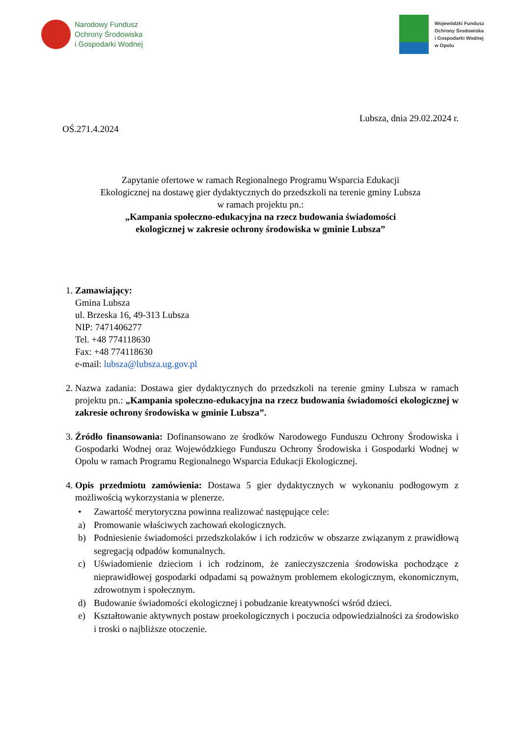Narodowy Fundusz
Ochrony Środowiska
i Gospodarki Wodnej
Wojewódzki Fundusz
Ochrony Środowiska
i Gospodarki Wodnej
w Opolu
Lubsza, dnia 29.02.2024 r.
OŚ.271.4.2024
Zapytanie ofertowe w ramach Regionalnego Programu Wsparcia Edukacji
Ekologicznej na dostawę gier dydaktycznych do przedszkoli na terenie gminy Lubsza
w ramach projektu pn.:
„Kampania społeczno-edukacyjna na rzecz budowania świadomości
ekologicznej w zakresie ochrony środowiska w gminie Lubsza”
1. Zamawiający:
Gmina Lubsza
ul. Brzeska 16, 49-313 Lubsza
NIP: 7471406277
Tel. +48 774118630
Fax: +48 774118630
e-mail: lubsza@lubsza.ug.gov.pl
2. Nazwa zadania: Dostawa gier dydaktycznych do przedszkoli na terenie gminy Lubsza w ramach projektu pn.: „Kampania społeczno-edukacyjna na rzecz budowania świadomości ekologicznej w zakresie ochrony środowiska w gminie Lubsza”.
3. Źródło finansowania: Dofinansowano ze środków Narodowego Funduszu Ochrony Środowiska i Gospodarki Wodnej oraz Wojewódzkiego Funduszu Ochrony Środowiska i Gospodarki Wodnej w Opolu w ramach Programu Regionalnego Wsparcia Edukacji Ekologicznej.
4. Opis przedmiotu zamówienia: Dostawa 5 gier dydaktycznych w wykonaniu podłogowym z możliwością wykorzystania w plenerze.
• Zawartość merytoryczna powinna realizować następujące cele:
a) Promowanie właściwych zachowań ekologicznych.
b) Podniesienie świadomości przedszkolaków i ich rodziców w obszarze związanym z prawidłową segregacją odpadów komunalnych.
c) Uświadomienie dzieciom i ich rodzinom, że zanieczyszczenia środowiska pochodzące z nieprawidłowej gospodarki odpadami są poważnym problemem ekologicznym, ekonomicznym, zdrowotnym i społecznym.
d) Budowanie świadomości ekologicznej i pobudzanie kreatywności wśród dzieci.
e) Kształtowanie aktywnych postaw proekologicznych i poczucia odpowiedzialności za środowisko i troski o najbliższe otoczenie.